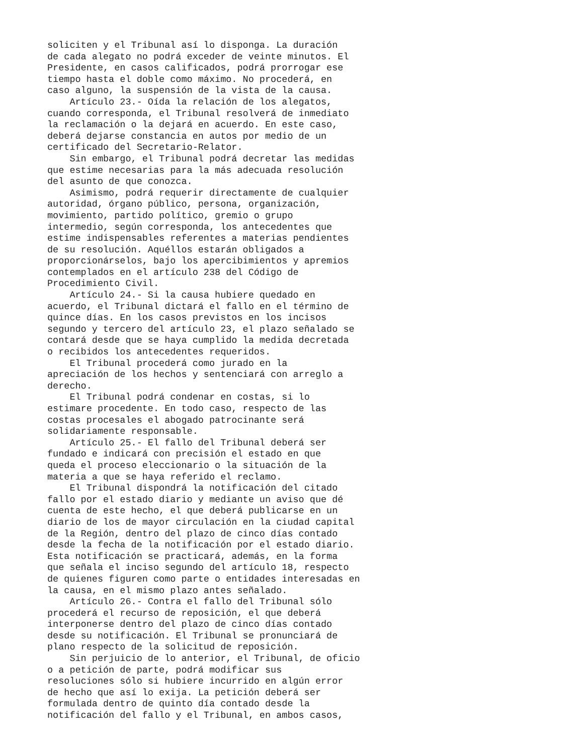soliciten y el Tribunal así lo disponga. La duración
de cada alegato no podrá exceder de veinte minutos. El
Presidente, en casos calificados, podrá prorrogar ese
tiempo hasta el doble como máximo. No procederá, en
caso alguno, la suspensión de la vista de la causa.
    Artículo 23.- Oída la relación de los alegatos,
cuando corresponda, el Tribunal resolverá de inmediato
la reclamación o la dejará en acuerdo. En este caso,
deberá dejarse constancia en autos por medio de un
certificado del Secretario-Relator.
    Sin embargo, el Tribunal podrá decretar las medidas
que estime necesarias para la más adecuada resolución
del asunto de que conozca.
    Asimismo, podrá requerir directamente de cualquier
autoridad, órgano público, persona, organización,
movimiento, partido político, gremio o grupo
intermedio, según corresponda, los antecedentes que
estime indispensables referentes a materias pendientes
de su resolución. Aquéllos estarán obligados a
proporcionárselos, bajo los apercibimientos y apremios
contemplados en el artículo 238 del Código de
Procedimiento Civil.
    Artículo 24.- Si la causa hubiere quedado en
acuerdo, el Tribunal dictará el fallo en el término de
quince días. En los casos previstos en los incisos
segundo y tercero del artículo 23, el plazo señalado se
contará desde que se haya cumplido la medida decretada
o recibidos los antecedentes requeridos.
    El Tribunal procederá como jurado en la
apreciación de los hechos y sentenciará con arreglo a
derecho.
    El Tribunal podrá condenar en costas, si lo
estimare procedente. En todo caso, respecto de las
costas procesales el abogado patrocinante será
solidariamente responsable.
    Artículo 25.- El fallo del Tribunal deberá ser
fundado e indicará con precisión el estado en que
queda el proceso eleccionario o la situación de la
materia a que se haya referido el reclamo.
    El Tribunal dispondrá la notificación del citado
fallo por el estado diario y mediante un aviso que dé
cuenta de este hecho, el que deberá publicarse en un
diario de los de mayor circulación en la ciudad capital
de la Región, dentro del plazo de cinco días contado
desde la fecha de la notificación por el estado diario.
Esta notificación se practicará, además, en la forma
que señala el inciso segundo del artículo 18, respecto
de quienes figuren como parte o entidades interesadas en
la causa, en el mismo plazo antes señalado.
    Artículo 26.- Contra el fallo del Tribunal sólo
procederá el recurso de reposición, el que deberá
interponerse dentro del plazo de cinco días contado
desde su notificación. El Tribunal se pronunciará de
plano respecto de la solicitud de reposición.
    Sin perjuicio de lo anterior, el Tribunal, de oficio
o a petición de parte, podrá modificar sus
resoluciones sólo si hubiere incurrido en algún error
de hecho que así lo exija. La petición deberá ser
formulada dentro de quinto día contado desde la
notificación del fallo y el Tribunal, en ambos casos,